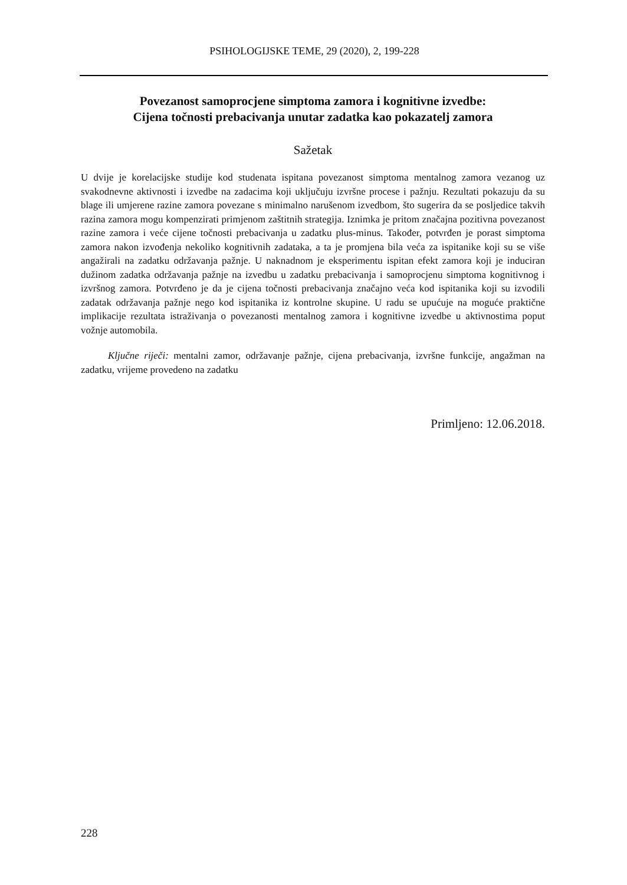PSIHOLOGIJSKE TEME, 29 (2020), 2, 199-228
Povezanost samoprocjene simptoma zamora i kognitivne izvedbe:
Cijena točnosti prebacivanja unutar zadatka kao pokazatelj zamora
Sažetak
U dvije je korelacijske studije kod studenata ispitana povezanost simptoma mentalnog zamora vezanog uz svakodnevne aktivnosti i izvedbe na zadacima koji uključuju izvršne procese i pažnju. Rezultati pokazuju da su blage ili umjerene razine zamora povezane s minimalno narušenom izvedbom, što sugerira da se posljedice takvih razina zamora mogu kompenzirati primjenom zaštitnih strategija. Iznimka je pritom značajna pozitivna povezanost razine zamora i veće cijene točnosti prebacivanja u zadatku plus-minus. Također, potvrđen je porast simptoma zamora nakon izvođenja nekoliko kognitivnih zadataka, a ta je promjena bila veća za ispitanike koji su se više angažirali na zadatku održavanja pažnje. U naknadnom je eksperimentu ispitan efekt zamora koji je induciran dužinom zadatka održavanja pažnje na izvedbu u zadatku prebacivanja i samoprocjenu simptoma kognitivnog i izvršnog zamora. Potvrđeno je da je cijena točnosti prebacivanja značajno veća kod ispitanika koji su izvodili zadatak održavanja pažnje nego kod ispitanika iz kontrolne skupine. U radu se upućuje na moguće praktične implikacije rezultata istraživanja o povezanosti mentalnog zamora i kognitivne izvedbe u aktivnostima poput vožnje automobila.
Ključne riječi: mentalni zamor, održavanje pažnje, cijena prebacivanja, izvršne funkcije, angažman na zadatku, vrijeme provedeno na zadatku
Primljeno: 12.06.2018.
228